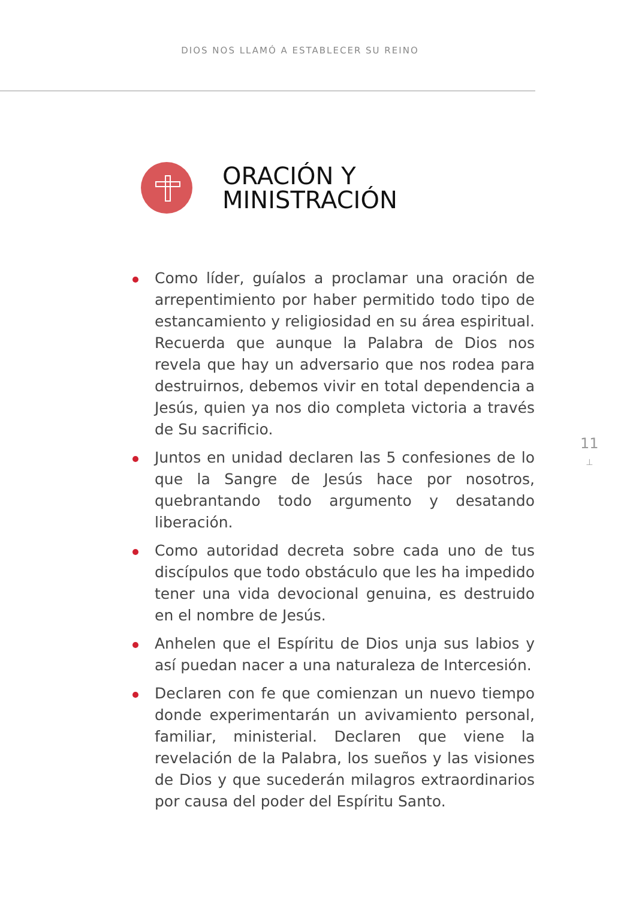DIOS NOS LLAMÓ A ESTABLECER SU REINO
ORACIÓN Y
MINISTRACIÓN
11
⊥
Como líder, guíalos a proclamar una oración de arrepentimiento por haber permitido todo tipo de estancamiento y religiosidad en su área espiritual. Recuerda que aunque la Palabra de Dios nos revela que hay un adversario que nos rodea para destruirnos, debemos vivir en total dependencia a Jesús, quien ya nos dio completa victoria a través de Su sacrificio.
Juntos en unidad declaren las 5 confesiones de lo que la Sangre de Jesús hace por nosotros, quebrantando todo argumento y desatando liberación.
Como autoridad decreta sobre cada uno de tus discípulos que todo obstáculo que les ha impedido tener una vida devocional genuina, es destruido en el nombre de Jesús.
Anhelen que el Espíritu de Dios unja sus labios y así puedan nacer a una naturaleza de Intercesión.
Declaren con fe que comienzan un nuevo tiempo donde experimentarán un avivamiento personal, familiar, ministerial. Declaren que viene la revelación de la Palabra, los sueños y las visiones de Dios y que sucederán milagros extraordinarios por causa del poder del Espíritu Santo.